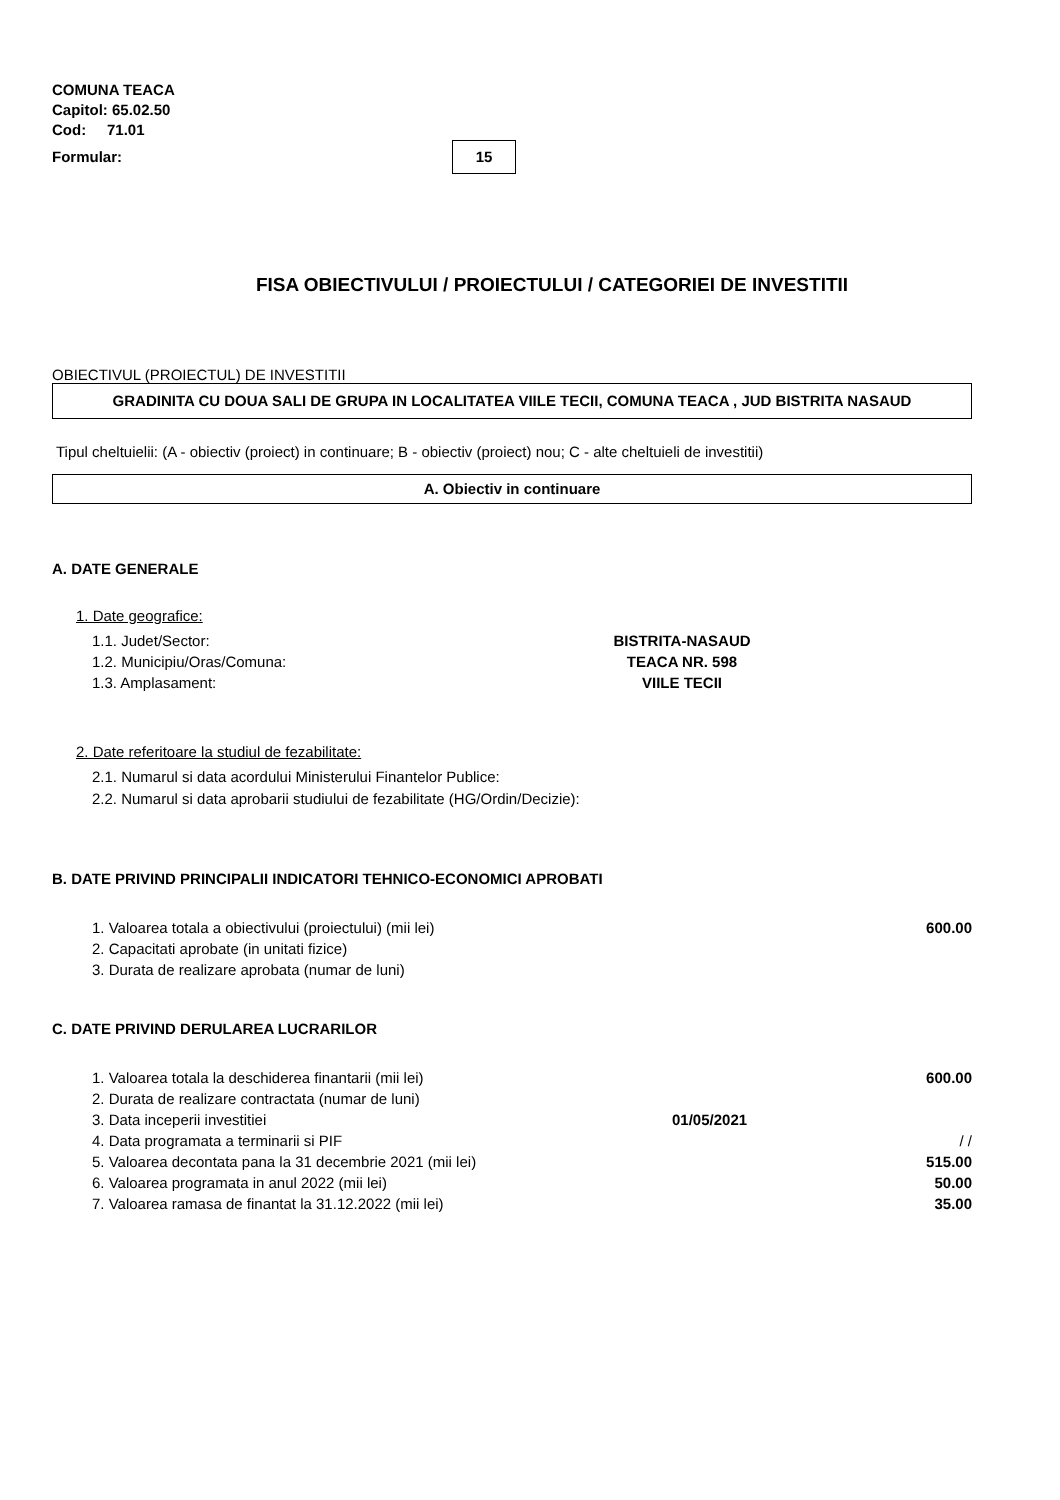COMUNA TEACA
Capitol: 65.02.50
Cod: 71.01
Formular: 15
FISA OBIECTIVULUI / PROIECTULUI / CATEGORIEI DE INVESTITII
OBIECTIVUL (PROIECTUL) DE INVESTITII
GRADINITA CU DOUA SALI DE GRUPA IN LOCALITATEA VIILE TECII, COMUNA TEACA , JUD BISTRITA NASAUD
Tipul cheltuielii: (A - obiectiv (proiect) in continuare; B - obiectiv (proiect) nou; C - alte cheltuieli de investitii)
A. Obiectiv in continuare
A. DATE GENERALE
1. Date geografice:
1.1. Judet/Sector: BISTRITA-NASAUD
1.2. Municipiu/Oras/Comuna: TEACA NR. 598
1.3. Amplasament: VIILE TECII
2. Date referitoare la studiul de fezabilitate:
2.1. Numarul si data acordului Ministerului Finantelor Publice:
2.2. Numarul si data aprobarii studiului de fezabilitate (HG/Ordin/Decizie):
B. DATE PRIVIND PRINCIPALII INDICATORI TEHNICO-ECONOMICI APROBATI
1. Valoarea totala a obiectivului (proiectului) (mii lei) 600.00
2. Capacitati aprobate (in unitati fizice)
3. Durata de realizare aprobata (numar de luni)
C. DATE PRIVIND DERULAREA LUCRARILOR
1. Valoarea totala la deschiderea finantarii (mii lei) 600.00
2. Durata de realizare contractata (numar de luni)
3. Data inceperii investitiei 01/05/2021
4. Data programata a terminarii si PIF / /
5. Valoarea decontata pana la 31 decembrie 2021 (mii lei) 515.00
6. Valoarea programata in anul 2022 (mii lei) 50.00
7. Valoarea ramasa de finantat la 31.12.2022 (mii lei) 35.00